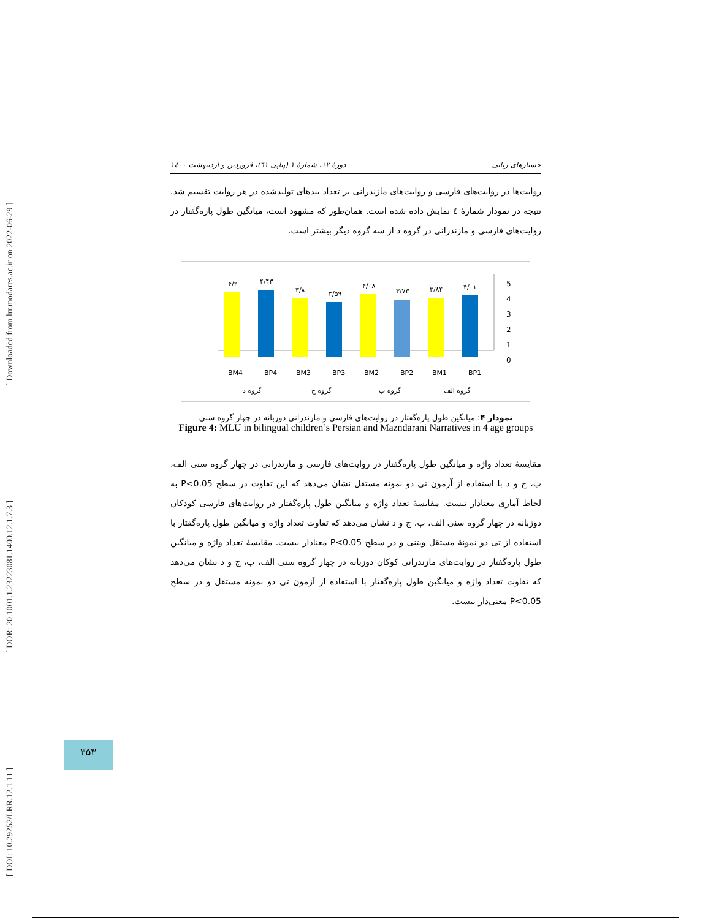[ DOI: 10.29252/LRR.12.1.11 ] [ DOR: 20.1001.1.23223081.1400.12.1.7.3 ] [ Downloaded from lrr.modares.ac.ir on 2022-06-29 ]
جستارهای زبانی دورهٔ ۱۲، شمارهٔ ۱ (پیاپی ٦١)، فروردین و اردیبهشت ۱٤۰۰
روایت‌ها در روایت‌های فارسی و روایت‌های مازندرانی بر تعداد بندهای تولیدشده در هر روایت تقسیم شد. نتیجه در نمودار شمارهٔ ٤ نمایش داده شده است. همان‌طور که مشهود است، میانگین طول پاره‌گفتار در روایت‌های فارسی و مازندرانی در گروه د از سه گروه دیگر بیشتر است.
5
4
3
2
1
0
۴/۲
۴/۴۳
۳/۸
۳/۵۹
۴/۰۸
۳/۷۳
۳/۸۴
۴/۰۱
BM4
BP4
BM3
BP3
BM2
BP2
BM1
BP1
گروه د
گروه ج
گروه ب
گروه الف
نمودار ۴: میانگین طول پاره‌گفتار در روایت‌های فارسی و مازندرانی دوزبانه در چهار گروه سنی
Figure 4: MLU in bilingual children’s Persian and Mazndarani Narratives in 4 age groups
مقایسهٔ تعداد واژه و میانگین طول پاره‌گفتار در روایت‌های فارسی و مازندرانی در چهار گروه سنی الف، ب، ج و د با استفاده از آزمون تی دو نمونه مستقل نشان می‌دهد که این تفاوت در سطح P<0.05 به لحاظ آماری معنادار نیست. مقایسهٔ تعداد واژه و میانگین طول پاره‌گفتار در روایت‌های فارسی کودکان دوزبانه در چهار گروه سنی الف، ب، ج و د نشان می‌دهد که تفاوت تعداد واژه و میانگین طول پاره‌گفتار با استفاده از تی دو نمونهٔ مستقل ویتنی و در سطح P<0.05 معنادار نیست. مقایسهٔ تعداد واژه و میانگین طول پاره‌گفتار در روایت‌های مازندرانی کوکان دوزبانه در چهار گروه سنی الف، ب، ج و د نشان می‌دهد که تفاوت تعداد واژه و میانگین طول پاره‌گفتار با استفاده از آزمون تی دو نمونه مستقل و در سطح P<0.05 معنی‌دار نیست.
۳۵۳